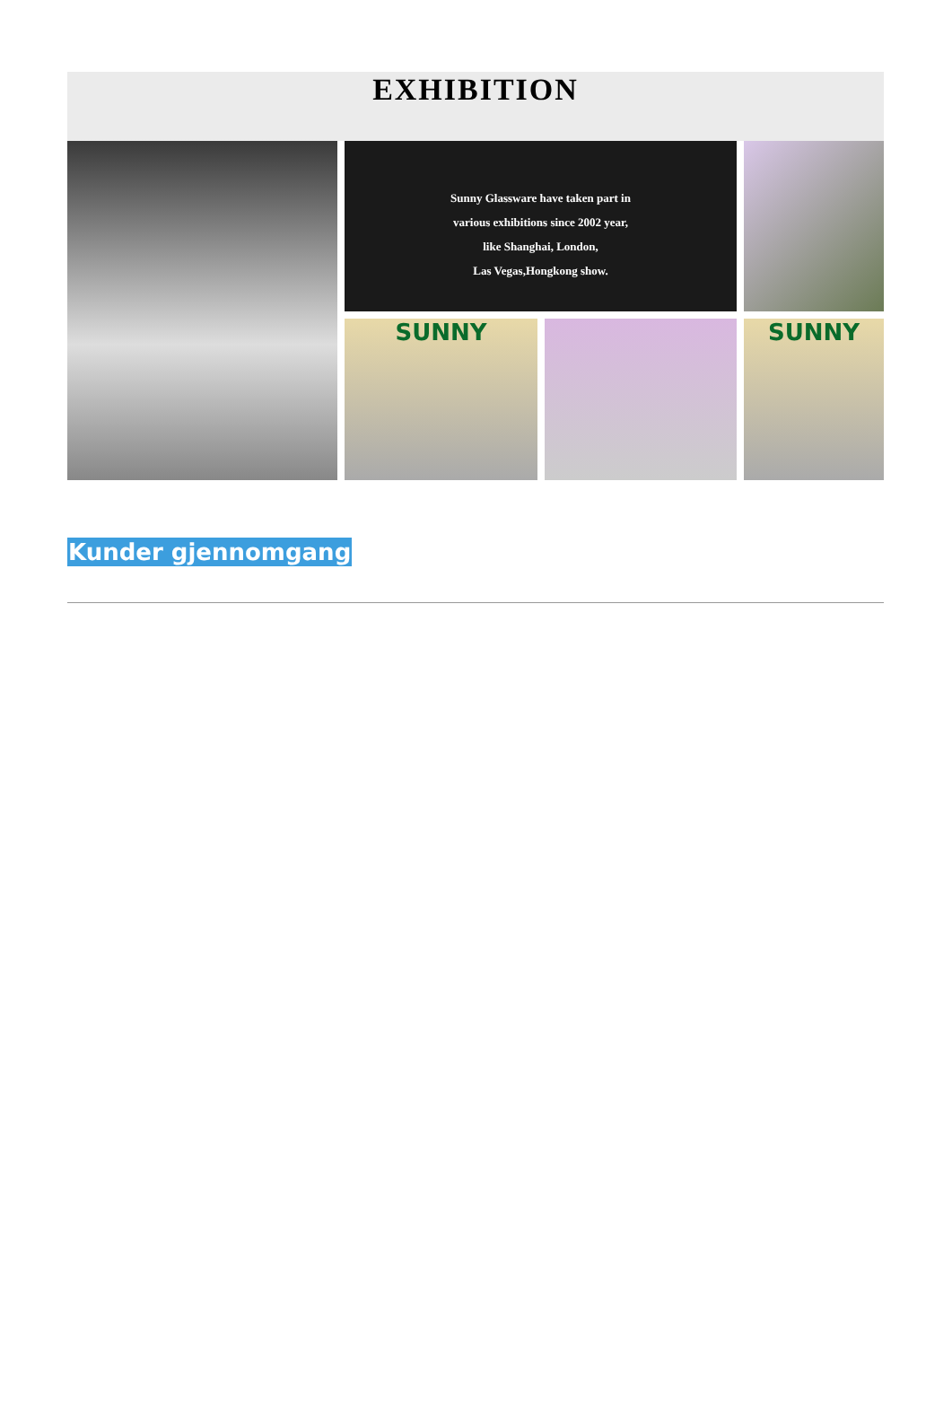EXHIBITION
Sunny Glassware have taken part in
various exhibitions since 2002 year,
like Shanghai, London,
Las Vegas,Hongkong show.
SUNNY
SUNNY
Kunder gjennomgang